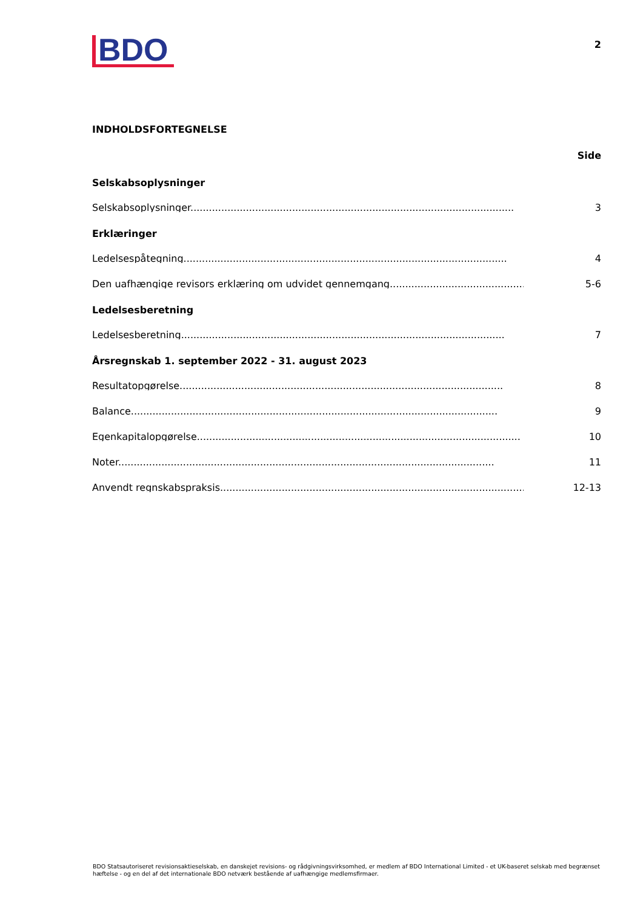BDO
2
INDHOLDSFORTEGNELSE
Side
Selskabsoplysninger
Selskabsoplysninger......................................................................................................... 3
Erklæringer
Ledelsespåtegning......................................................................................................... 4
Den uafhængige revisors erklæring om udvidet gennemgang................................................. 5-6
Ledelsesberetning
Ledelsesberetning......................................................................................................... 7
Årsregnskab 1. september 2022 - 31. august 2023
Resultatopgørelse......................................................................................................... 8
Balance....................................................................................................................... 9
Egenkapitalopgørelse......................................................................................................... 10
Noter.......................................................................................................................... 11
Anvendt regnskabspraksis......................................................................................................... 12-13
BDO Statsautoriseret revisionsaktieselskab, en danskejet revisions- og rådgivningsvirksomhed, er medlem af BDO International Limited - et UK-baseret selskab med begrænset hæftelse - og en del af det internationale BDO netværk bestående af uafhængige medlemsfirmaer.